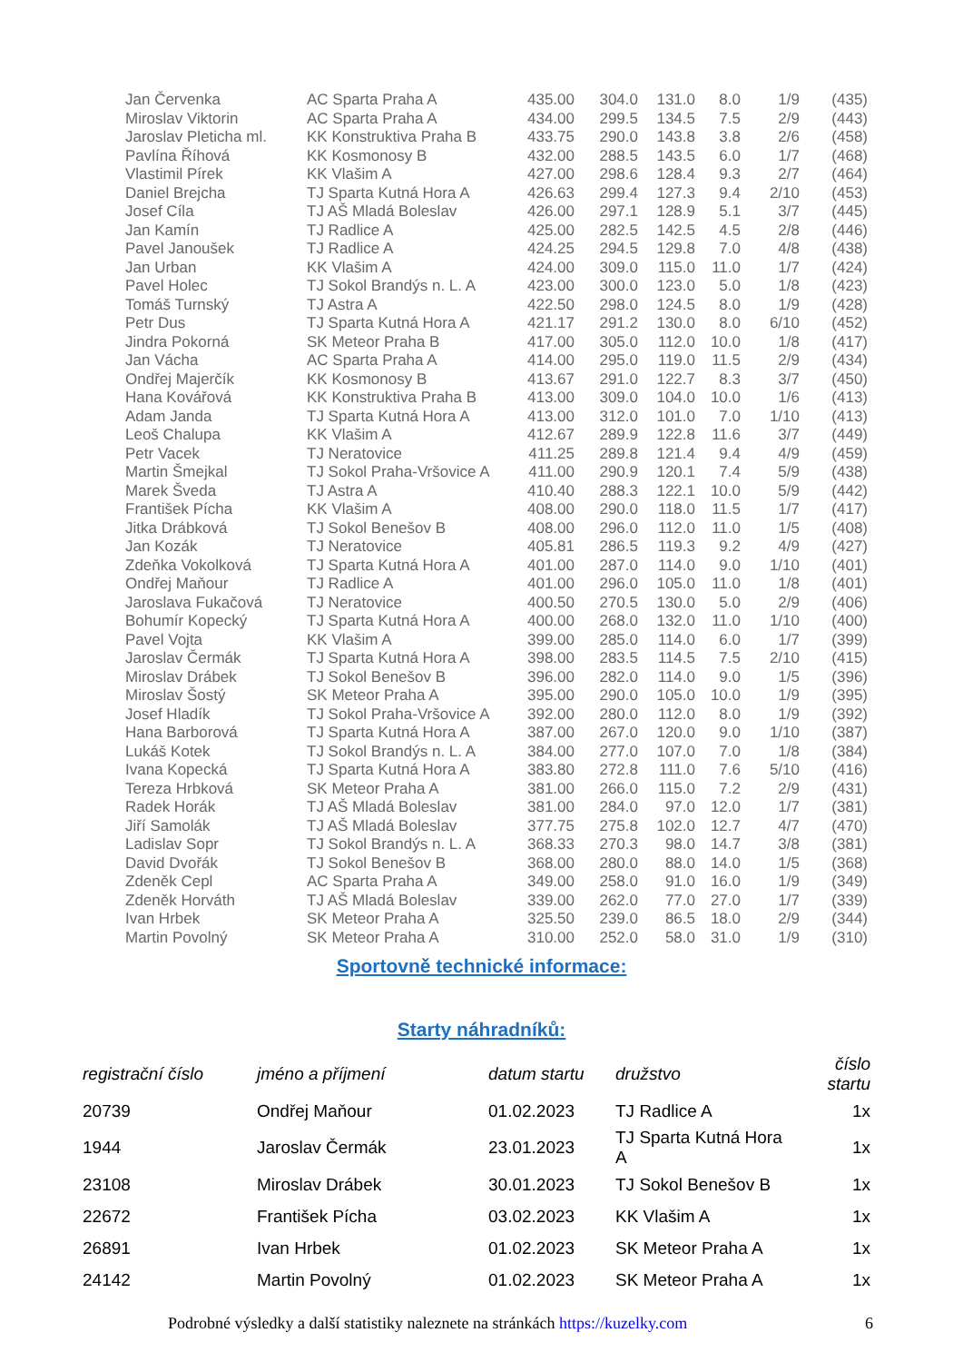| Jan Červenka | AC Sparta Praha A | 435.00 | 304.0 | 131.0 | 8.0 | 1/9 | (435) |
| Miroslav Viktorin | AC Sparta Praha A | 434.00 | 299.5 | 134.5 | 7.5 | 2/9 | (443) |
| Jaroslav Pleticha ml. | KK Konstruktiva Praha B | 433.75 | 290.0 | 143.8 | 3.8 | 2/6 | (458) |
| Pavlína Říhová | KK Kosmonosy B | 432.00 | 288.5 | 143.5 | 6.0 | 1/7 | (468) |
| Vlastimil Pírek | KK Vlašim A | 427.00 | 298.6 | 128.4 | 9.3 | 2/7 | (464) |
| Daniel Brejcha | TJ Sparta Kutná Hora A | 426.63 | 299.4 | 127.3 | 9.4 | 2/10 | (453) |
| Josef Cíla | TJ AŠ Mladá Boleslav | 426.00 | 297.1 | 128.9 | 5.1 | 3/7 | (445) |
| Jan Kamín | TJ Radlice A | 425.00 | 282.5 | 142.5 | 4.5 | 2/8 | (446) |
| Pavel Janoušek | TJ Radlice A | 424.25 | 294.5 | 129.8 | 7.0 | 4/8 | (438) |
| Jan Urban | KK Vlašim A | 424.00 | 309.0 | 115.0 | 11.0 | 1/7 | (424) |
| Pavel Holec | TJ Sokol Brandýs n. L. A | 423.00 | 300.0 | 123.0 | 5.0 | 1/8 | (423) |
| Tomáš Turnský | TJ Astra A | 422.50 | 298.0 | 124.5 | 8.0 | 1/9 | (428) |
| Petr Dus | TJ Sparta Kutná Hora A | 421.17 | 291.2 | 130.0 | 8.0 | 6/10 | (452) |
| Jindra Pokorná | SK Meteor Praha B | 417.00 | 305.0 | 112.0 | 10.0 | 1/8 | (417) |
| Jan Vácha | AC Sparta Praha A | 414.00 | 295.0 | 119.0 | 11.5 | 2/9 | (434) |
| Ondřej Majerčík | KK Kosmonosy B | 413.67 | 291.0 | 122.7 | 8.3 | 3/7 | (450) |
| Hana Kovářová | KK Konstruktiva Praha B | 413.00 | 309.0 | 104.0 | 10.0 | 1/6 | (413) |
| Adam Janda | TJ Sparta Kutná Hora A | 413.00 | 312.0 | 101.0 | 7.0 | 1/10 | (413) |
| Leoš Chalupa | KK Vlašim A | 412.67 | 289.9 | 122.8 | 11.6 | 3/7 | (449) |
| Petr Vacek | TJ Neratovice | 411.25 | 289.8 | 121.4 | 9.4 | 4/9 | (459) |
| Martin Šmejkal | TJ Sokol Praha-Vršovice A | 411.00 | 290.9 | 120.1 | 7.4 | 5/9 | (438) |
| Marek Šveda | TJ Astra A | 410.40 | 288.3 | 122.1 | 10.0 | 5/9 | (442) |
| František Pícha | KK Vlašim A | 408.00 | 290.0 | 118.0 | 11.5 | 1/7 | (417) |
| Jitka Drábková | TJ Sokol Benešov B | 408.00 | 296.0 | 112.0 | 11.0 | 1/5 | (408) |
| Jan Kozák | TJ Neratovice | 405.81 | 286.5 | 119.3 | 9.2 | 4/9 | (427) |
| Zdeňka Vokolková | TJ Sparta Kutná Hora A | 401.00 | 287.0 | 114.0 | 9.0 | 1/10 | (401) |
| Ondřej Maňour | TJ Radlice A | 401.00 | 296.0 | 105.0 | 11.0 | 1/8 | (401) |
| Jaroslava Fukačová | TJ Neratovice | 400.50 | 270.5 | 130.0 | 5.0 | 2/9 | (406) |
| Bohumír Kopecký | TJ Sparta Kutná Hora A | 400.00 | 268.0 | 132.0 | 11.0 | 1/10 | (400) |
| Pavel Vojta | KK Vlašim A | 399.00 | 285.0 | 114.0 | 6.0 | 1/7 | (399) |
| Jaroslav Čermák | TJ Sparta Kutná Hora A | 398.00 | 283.5 | 114.5 | 7.5 | 2/10 | (415) |
| Miroslav Drábek | TJ Sokol Benešov B | 396.00 | 282.0 | 114.0 | 9.0 | 1/5 | (396) |
| Miroslav Šostý | SK Meteor Praha A | 395.00 | 290.0 | 105.0 | 10.0 | 1/9 | (395) |
| Josef Hladík | TJ Sokol Praha-Vršovice A | 392.00 | 280.0 | 112.0 | 8.0 | 1/9 | (392) |
| Hana Barborová | TJ Sparta Kutná Hora A | 387.00 | 267.0 | 120.0 | 9.0 | 1/10 | (387) |
| Lukáš Kotek | TJ Sokol Brandýs n. L. A | 384.00 | 277.0 | 107.0 | 7.0 | 1/8 | (384) |
| Ivana Kopecká | TJ Sparta Kutná Hora A | 383.80 | 272.8 | 111.0 | 7.6 | 5/10 | (416) |
| Tereza Hrbková | SK Meteor Praha A | 381.00 | 266.0 | 115.0 | 7.2 | 2/9 | (431) |
| Radek Horák | TJ AŠ Mladá Boleslav | 381.00 | 284.0 | 97.0 | 12.0 | 1/7 | (381) |
| Jiří Samolák | TJ AŠ Mladá Boleslav | 377.75 | 275.8 | 102.0 | 12.7 | 4/7 | (470) |
| Ladislav Sopr | TJ Sokol Brandýs n. L. A | 368.33 | 270.3 | 98.0 | 14.7 | 3/8 | (381) |
| David Dvořák | TJ Sokol Benešov B | 368.00 | 280.0 | 88.0 | 14.0 | 1/5 | (368) |
| Zdeněk Cepl | AC Sparta Praha A | 349.00 | 258.0 | 91.0 | 16.0 | 1/9 | (349) |
| Zdeněk Horváth | TJ AŠ Mladá Boleslav | 339.00 | 262.0 | 77.0 | 27.0 | 1/7 | (339) |
| Ivan Hrbek | SK Meteor Praha A | 325.50 | 239.0 | 86.5 | 18.0 | 2/9 | (344) |
| Martin Povolný | SK Meteor Praha A | 310.00 | 252.0 | 58.0 | 31.0 | 1/9 | (310) |
Sportovně technické informace:
Starty náhradníků:
| registrační číslo | jméno a příjmení | datum startu | družstvo | číslo startu |
| --- | --- | --- | --- | --- |
| 20739 | Ondřej Maňour | 01.02.2023 | TJ Radlice A | 1x |
| 1944 | Jaroslav Čermák | 23.01.2023 | TJ Sparta Kutná Hora A | 1x |
| 23108 | Miroslav Drábek | 30.01.2023 | TJ Sokol Benešov B | 1x |
| 22672 | František Pícha | 03.02.2023 | KK Vlašim A | 1x |
| 26891 | Ivan Hrbek | 01.02.2023 | SK Meteor Praha A | 1x |
| 24142 | Martin Povolný | 01.02.2023 | SK Meteor Praha A | 1x |
Podrobné výsledky a další statistiky naleznete na stránkách https://kuzelky.com
6